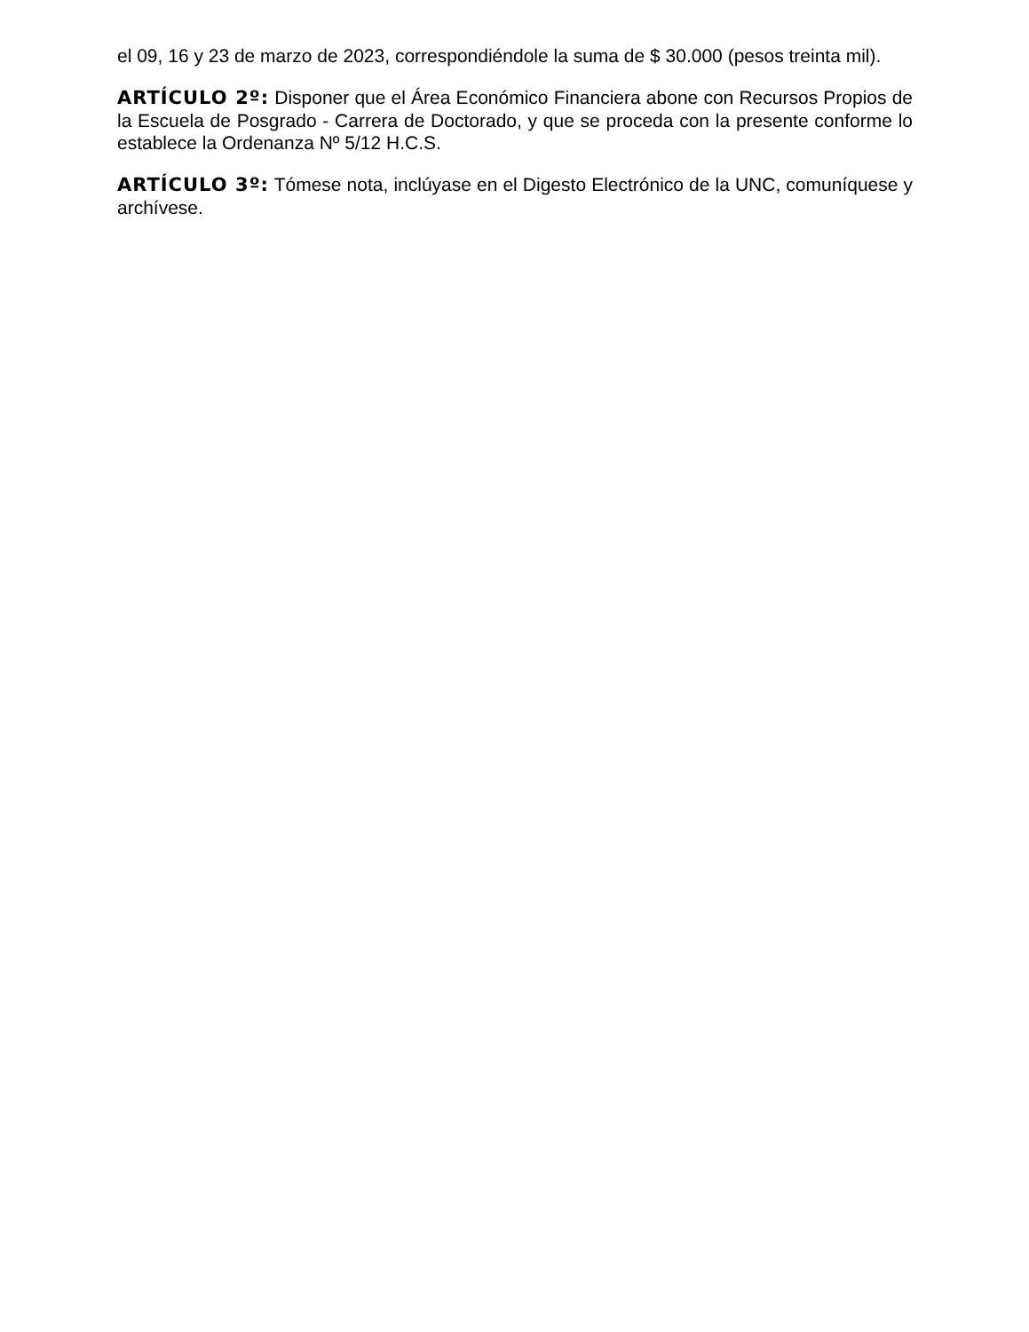el 09, 16 y 23 de marzo de 2023, correspondiéndole la suma de $ 30.000 (pesos treinta mil).
ARTÍCULO 2º: Disponer que el Área Económico Financiera abone con Recursos Propios de la Escuela de Posgrado - Carrera de Doctorado, y que se proceda con la presente conforme lo establece la Ordenanza Nº 5/12 H.C.S.
ARTÍCULO 3º: Tómese nota, inclúyase en el Digesto Electrónico de la UNC, comuníquese y archívese.